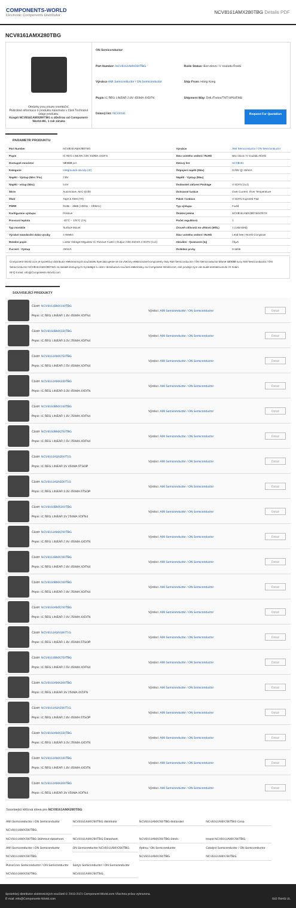COMPONENTS-WORLD
Electronic Components Distributor
NCV8161AMX280TBG Details PDF
NCV8161AMX280TBG
Obrázky jsou pouze orientační.
Podrobné informace o produktu naleznete v části Technické údaje produktu.
Koupit NCV8161AMX280TBG s důvěrou od Component-World.HK, 1 rok záruka
ON Semiconductor
Part Number: NCV8161AMX280TBG
RoHs Status: Bez olova / V souladu RoHS
Výrobce AMI Semiconductor / ON Semiconductor
Ship From: Hong Kong
Popis IC REG LINEAR 2.8V 450MA 4XDFN
Shipment Way: DHL/Fedex/TNT/UPS/EMS
Datový list: NCV8161
Request For Quotation
PARAMETR PRODUKTU
| Part Number | NCV8161AMX280TBG | Výrobce | AMI Semiconductor / ON Semiconductor |
| Popis | IC REG LINEAR 2.8V 450MA 4XDFN | Stav volného vedení / RoHS | Bez olova / V souladu RoHS |
| Dostupné množství | 580688 pcs | Datový list | NCV8161 |
| Kategorie | Integrované obvody (IC) | Odpojení napětí (Max) | 0.29V @ 450mA |
| Napětí - Výstup (Min / Fix) | 2.8V | Napětí - Výstup (Max) | - |
| Napětí - vstup (Max) | 5.5V | Dodavatel zařízení Package | 4-XDFN (1x1) |
| Série | Automotive, AEC-Q100 | Ochranné funkce | Over Current, Over Temperature |
| Obal | Tape & Reel (TR) | Paket / krabice | 4-XDFN Exposed Pad |
| PSRR | 91dB ~ 48dB (100Hz ~ 100kHz) | Typ výstupu | Fixed |
| Konfigurace výstupu | Positive | Ostatní jména | NCV8161AMX280TBGOSTR |
| Provozní teplota | -40°C ~ 125°C (TA) | Počet regulátorů | 1 |
| Typ montáže | Surface Mount | Úroveň citlivosti na vlhkost (MSL) | 1 (Unlimited) |
| Výrobní standardní doba výroby | 4 Weeks | Stav volného vedení / RoHS | Lead free / RoHS Compliant |
| Detailní popis | Linear Voltage Regulator IC Positive Fixed 1 Output 2.8V 450mA 4-XDFN (1x1) | Aktuální - Quiescent (Iq) | 23µA |
| Current - Výstup | 450mA | Ovládací prvky | Enable |
Component-World.com je spolehlivý distributor elektronických součástek.Specializujeme se na všechny elektronické komponenty řady AMI Semiconductor / ON Semiconductor.Máme 580688 kusy AMI Semiconductor / ON Semiconductor NCV8161AMX280TBG na skladě dostupných.Vyžádejte si citát z distributora součástí elektroniky na Component-World.com, náš prodejní tým vás bude kontaktovat do 24 hodin.
RFQ Email: info@Components-World.com
SOUVISEJÍCÍ PRODUKTY
Část#: NCV8161BMX180TBG
Popis: IC REG LINEAR 1.8V 450MA XDFN4
Výrobci: AMI Semiconductor / ON Semiconductor
Dotaz
Část#: NCV8160BMX330TBG
Popis: IC REG LINEAR 3.3V 250MA XDFN4
Výrobci: AMI Semiconductor / ON Semiconductor
Dotaz
Část#: NCV8161AMX250TBG
Popis: IC REG LINEAR 2.5V 450MA XDFN4
Výrobci: AMI Semiconductor / ON Semiconductor
Dotaz
Část#: NCV8161AMX330TBG
Popis: IC REG LINEAR 3.3V 450MA 4XDFN
Výrobci: AMI Semiconductor / ON Semiconductor
Dotaz
Část#: NCV8160BMX180TBG
Popis: IC REG LINEAR 1.8V 250MA XDFN4
Výrobci: AMI Semiconductor / ON Semiconductor
Dotaz
Část#: NCV8160BMX250TBG
Popis: IC REG LINEAR 2.5V 250MA XDFN4
Výrobci: AMI Semiconductor / ON Semiconductor
Dotaz
Část#: NCV8161ASN300T1G
Popis: IC REG LINEAR 3V 450MA 5TSOP
Výrobci: AMI Semiconductor / ON Semiconductor
Dotaz
Část#: NCV8161ASN330T1G
Popis: IC REG LINEAR 3.3V 450MA 5TSOP
Výrobci: AMI Semiconductor / ON Semiconductor
Dotaz
Část#: NCV8160BMX300TBG
Popis: IC REG LINEAR 3V 250MA XDFN4
Výrobci: AMI Semiconductor / ON Semiconductor
Dotaz
Část#: NCV8161AMX290TBG
Popis: IC REG LINEAR 2.9V 450MA 4XDFN
Výrobci: AMI Semiconductor / ON Semiconductor
Dotaz
Část#: NCV8161BMX280TBG
Popis: IC REG LINEAR 2.8V 450MA XDFN4
Výrobci: AMI Semiconductor / ON Semiconductor
Dotaz
Část#: NCV8160BMX280TBG
Popis: IC REG LINEAR 2.8V 250MA XDFN4
Výrobci: AMI Semiconductor / ON Semiconductor
Dotaz
Část#: NCV8160AMX290TBG
Popis: IC REG LINEAR 2.9V 250MA 4XDFN
Výrobci: AMI Semiconductor / ON Semiconductor
Dotaz
Část#: NCV8161ASN180T1G
Popis: IC REG LINEAR 1.8V 450MA 5TSOP
Výrobci: AMI Semiconductor / ON Semiconductor
Dotaz
Část#: NCV8161BMX250TBG
Popis: IC REG LINEAR 2.5V 450MA XDFN4
Výrobci: AMI Semiconductor / ON Semiconductor
Dotaz
Část#: NCV8160AMX300TBG
Popis: IC REG LINEAR 3V 250MA 4XDFN
Výrobci: AMI Semiconductor / ON Semiconductor
Dotaz
Část#: NCV8161ASN280T1G
Popis: IC REG LINEAR 2.8V 450MA 5TSOP
Výrobci: AMI Semiconductor / ON Semiconductor
Dotaz
Část#: NCV8160AMX330TBG
Popis: IC REG LINEAR 3.3V 250MA 4XDFN
Výrobci: AMI Semiconductor / ON Semiconductor
Dotaz
Část#: NCV8161AMX180TBG
Popis: IC REG LINEAR 1.8V 450MA 4XDFN
Výrobci: AMI Semiconductor / ON Semiconductor
Dotaz
Část#: NCV8161AMX300TBG
Popis: IC REG LINEAR 3V 450MA XDFN4
Výrobci: AMI Semiconductor / ON Semiconductor
Dotaz
Související klíčová slova pro NCV8161AMX280TBG
AMI Semiconductor / ON Semiconductor NCV8161AMX280TBG.
NCV8161AMX280TBG distributor NCV8161AMX280TBG dodavatel NCV8161AMX280TBG Cena NCV8161AMX280TBG Stáhnout datasheet. NCV8161AMX280TBG Datasheet. NCV8161AMX280TBG Stock. koupit NCV8161AMX280TBG.
AMI Semiconductor / ON Semiconductor NCV8161AMX280TBG.
ON Semiconductor NCV8161AMX280TBG.
Aptina / ON Semiconductor NCV8161AMX280TBG.
Catalyst Semiconductor / ON Semiconductor NCV8161AMX280TBG.
PulseCore Semiconductor / ON Semiconductor NCV8161AMX280TBG.
Sanyo Semiconductor / ON Semiconductor NCV8161AMX280TBG.
Spolehlivý distributor elektronických součástí © 2003-2021 Component-World.com Všechna práva vyhrazena.
E-mail: info@Components-World.com ISO RoHS UL